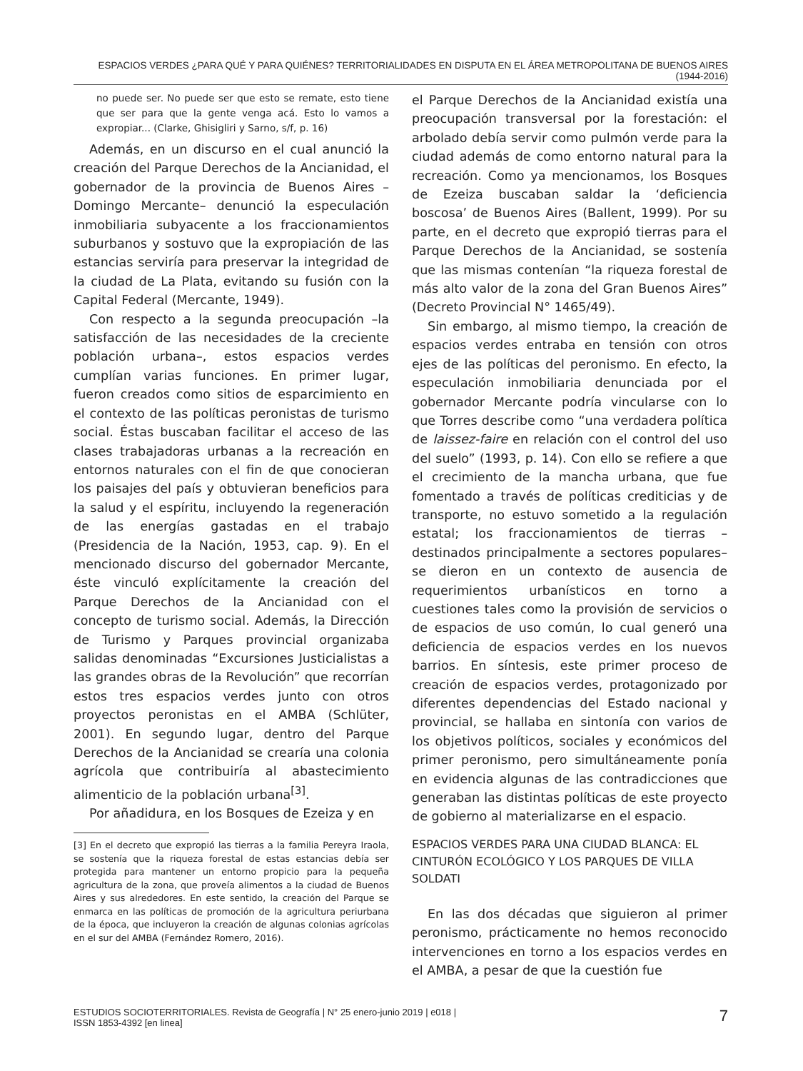ESPACIOS VERDES ¿PARA QUÉ Y PARA QUIÉNES? TERRITORIALIDADES EN DISPUTA EN EL ÁREA METROPOLITANA DE BUENOS AIRES (1944-2016)
no puede ser. No puede ser que esto se remate, esto tiene que ser para que la gente venga acá. Esto lo vamos a expropiar... (Clarke, Ghisigliri y Sarno, s/f, p. 16)
Además, en un discurso en el cual anunció la creación del Parque Derechos de la Ancianidad, el gobernador de la provincia de Buenos Aires –Domingo Mercante– denunció la especulación inmobiliaria subyacente a los fraccionamientos suburbanos y sostuvo que la expropiación de las estancias serviría para preservar la integridad de la ciudad de La Plata, evitando su fusión con la Capital Federal (Mercante, 1949).
Con respecto a la segunda preocupación –la satisfacción de las necesidades de la creciente población urbana–, estos espacios verdes cumplían varias funciones. En primer lugar, fueron creados como sitios de esparcimiento en el contexto de las políticas peronistas de turismo social. Éstas buscaban facilitar el acceso de las clases trabajadoras urbanas a la recreación en entornos naturales con el fin de que conocieran los paisajes del país y obtuvieran beneficios para la salud y el espíritu, incluyendo la regeneración de las energías gastadas en el trabajo (Presidencia de la Nación, 1953, cap. 9). En el mencionado discurso del gobernador Mercante, éste vinculó explícitamente la creación del Parque Derechos de la Ancianidad con el concepto de turismo social. Además, la Dirección de Turismo y Parques provincial organizaba salidas denominadas “Excursiones Justicialistas a las grandes obras de la Revolución” que recorrían estos tres espacios verdes junto con otros proyectos peronistas en el AMBA (Schlüter, 2001). En segundo lugar, dentro del Parque Derechos de la Ancianidad se crearía una colonia agrícola que contribuiría al abastecimiento alimenticio de la población urbana<sup>[3]</sup>.
Por añadidura, en los Bosques de Ezeiza y en
[3] En el decreto que expropió las tierras a la familia Pereyra Iraola, se sostenía que la riqueza forestal de estas estancias debía ser protegida para mantener un entorno propicio para la pequeña agricultura de la zona, que proveía alimentos a la ciudad de Buenos Aires y sus alrededores. En este sentido, la creación del Parque se enmarca en las políticas de promoción de la agricultura periurbana de la época, que incluyeron la creación de algunas colonias agrícolas en el sur del AMBA (Fernández Romero, 2016).
el Parque Derechos de la Ancianidad existía una preocupación transversal por la forestación: el arbolado debía servir como pulmón verde para la ciudad además de como entorno natural para la recreación. Como ya mencionamos, los Bosques de Ezeiza buscaban saldar la ‘deficiencia boscosa’ de Buenos Aires (Ballent, 1999). Por su parte, en el decreto que expropió tierras para el Parque Derechos de la Ancianidad, se sostenía que las mismas contenían “la riqueza forestal de más alto valor de la zona del Gran Buenos Aires” (Decreto Provincial N° 1465/49).
Sin embargo, al mismo tiempo, la creación de espacios verdes entraba en tensión con otros ejes de las políticas del peronismo. En efecto, la especulación inmobiliaria denunciada por el gobernador Mercante podría vincularse con lo que Torres describe como “una verdadera política de laissez-faire en relación con el control del uso del suelo” (1993, p. 14). Con ello se refiere a que el crecimiento de la mancha urbana, que fue fomentado a través de políticas crediticias y de transporte, no estuvo sometido a la regulación estatal; los fraccionamientos de tierras –destinados principalmente a sectores populares– se dieron en un contexto de ausencia de requerimientos urbanísticos en torno a cuestiones tales como la provisión de servicios o de espacios de uso común, lo cual generó una deficiencia de espacios verdes en los nuevos barrios. En síntesis, este primer proceso de creación de espacios verdes, protagonizado por diferentes dependencias del Estado nacional y provincial, se hallaba en sintonía con varios de los objetivos políticos, sociales y económicos del primer peronismo, pero simultáneamente ponía en evidencia algunas de las contradicciones que generaban las distintas políticas de este proyecto de gobierno al materializarse en el espacio.
ESPACIOS VERDES PARA UNA CIUDAD BLANCA: EL CINTURÓN ECOLÓGICO Y LOS PARQUES DE VILLA SOLDATI
En las dos décadas que siguieron al primer peronismo, prácticamente no hemos reconocido intervenciones en torno a los espacios verdes en el AMBA, a pesar de que la cuestión fue
ESTUDIOS SOCIOTERRITORIALES. Revista de Geografía | N° 25 enero-junio 2019 | e018 |
ISSN 1853-4392 [en linea]
7